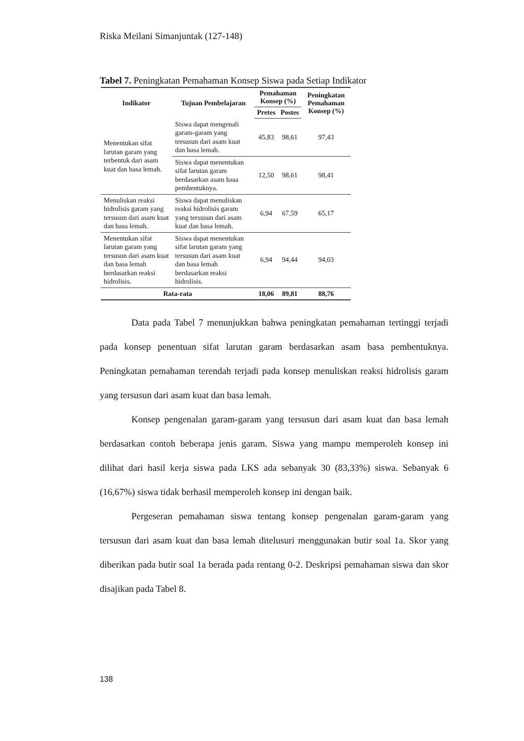Riska Meilani Simanjuntak (127-148)
Tabel 7. Peningkatan Pemahaman Konsep Siswa pada Setiap Indikator
| Indikator | Tujuan Pembelajaran | Pemahaman Konsep (%) | | Peningkatan Pemahaman Konsep (%) |
| --- | --- | --- | --- | --- |
| | | Pretes | Postes | |
| Menentukan sifat larutan garam yang terbentuk dari asam kuat dan basa lemah. | Siswa dapat mengenali garam-garam yang tersusun dari asam kuat dan basa lemah. | 45,83 | 98,61 | 97,43 |
| | Siswa dapat menentukan sifat larutan garam berdasarkan asam basa pembentuknya. | 12,50 | 98,61 | 98,41 |
| Menuliskan reaksi hidrolisis garam yang tersusun dari asam kuat dan basa lemah. | Siswa dapat menuliskan reaksi hidrolisis garam yang tersusun dari asam kuat dan basa lemah. | 6,94 | 67,59 | 65,17 |
| Menentukan sifat larutan garam yang tersusun dari asam kuat dan basa lemah berdasarkan reaksi hidrolisis. | Siswa dapat menentukan sifat larutan garam yang tersusun dari asam kuat dan basa lemah berdasarkan reaksi hidrolisis. | 6,94 | 94,44 | 94,03 |
| Rata-rata | | 18,06 | 89,81 | 88,76 |
Data pada Tabel 7 menunjukkan bahwa peningkatan pemahaman tertinggi terjadi pada konsep penentuan sifat larutan garam berdasarkan asam basa pembentuknya. Peningkatan pemahaman terendah terjadi pada konsep menuliskan reaksi hidrolisis garam yang tersusun dari asam kuat dan basa lemah.
Konsep pengenalan garam-garam yang tersusun dari asam kuat dan basa lemah berdasarkan contoh beberapa jenis garam. Siswa yang mampu memperoleh konsep ini dilihat dari hasil kerja siswa pada LKS ada sebanyak 30 (83,33%) siswa. Sebanyak 6 (16,67%) siswa tidak berhasil memperoleh konsep ini dengan baik.
Pergeseran pemahaman siswa tentang konsep pengenalan garam-garam yang tersusun dari asam kuat dan basa lemah ditelusuri menggunakan butir soal 1a. Skor yang diberikan pada butir soal 1a berada pada rentang 0-2. Deskripsi pemahaman siswa dan skor disajikan pada Tabel 8.
138